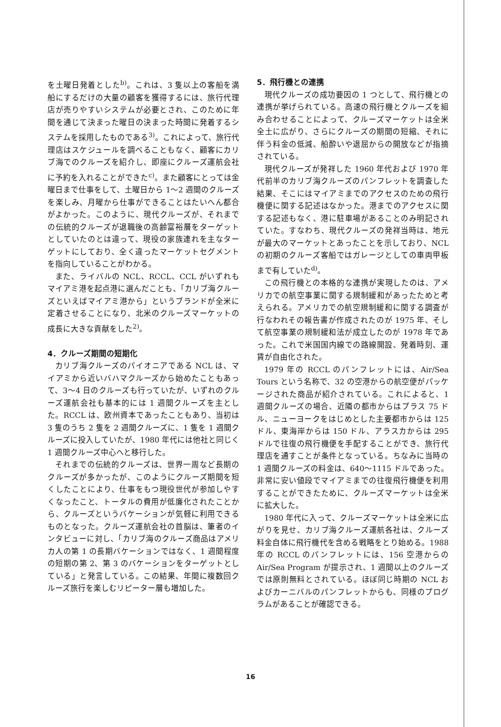を土曜日発着とした<sup>b)</sup>。これは、3 隻以上の客船を満船にするだけの大量の顧客を獲得するには、旅行代理店が売りやすいシステムが必要とされ、このために年間を通じて決まった曜日の決まった時間に発着するシステムを採用したものである<sup>3)</sup>。これによって、旅行代理店はスケジュールを調べることもなく、顧客にカリブ海でのクルーズを紹介し、即座にクルーズ運航会社に予約を入れることができた<sup>c)</sup>。また顧客にとっては金曜日まで仕事をして、土曜日から 1〜2 週間のクルーズを楽しみ、月曜から仕事ができることはたいへん都合がよかった。このように、現代クルーズが、それまでの伝統的クルーズが退職後の高齢富裕層をターゲットとしていたのとは違って、現役の家族連れを主なターゲットにしており、全く違ったマーケットセグメントを指向していることがわかる。
また、ライバルの NCL、RCCL、CCL がいずれもマイアミ港を起点港に選んだことも、「カリブ海クルーズといえばマイアミ港から」というブランドが全米に定着させることになり、北米のクルーズマーケットの成長に大きな貢献をした<sup>2)</sup>。
4．クルーズ期間の短期化
カリブ海クルーズのパイオニアである NCL は、マイアミから近いバハマクルーズから始めたこともあって、3〜4 日のクルーズも行っていたが、いずれのクルーズ運航会社も基本的には 1 週間クルーズを主とした。RCCL は、欧州資本であったこともあり、当初は 3 隻のうち 2 隻を 2 週間クルーズに、1 隻を 1 週間クルーズに投入していたが、1980 年代には他社と同じく 1 週間クルーズ中心へと移行した。
それまでの伝統的クルーズは、世界一周など長期のクルーズが多かったが、このようにクルーズ期間を短くしたことにより、仕事をもつ現役世代が参加しやすくなったこと、トータルの費用が低廉化されたことから、クルーズというバケーションが気軽に利用できるものとなった。クルーズ運航会社の首脳は、筆者のインタビューに対し、「カリブ海のクルーズ商品はアメリカ人の第 1 の長期バケーションではなく、1 週間程度の短期の第 2、第 3 のバケーションをターゲットとしている」と発言している。この結果、年間に複数回クルーズ旅行を楽しむリピーター層も増加した。
5．飛行機との連携
現代クルーズの成功要因の 1 つとして、飛行機との連携が挙げられている。高速の飛行機とクルーズを組み合わせることによって、クルーズマーケットは全米全土に広がり、さらにクルーズの期間の短縮、それに伴う料金の低減、船酔いや退屈からの開放などが指摘されている。
現代クルーズが発祥した 1960 年代および 1970 年代前半のカリブ海クルーズのパンフレットを調査した結果、そこにはマイアミまでのアクセスのための飛行機便に関する記述はなかった。港までのアクセスに関する記述もなく、港に駐車場があることのみ明記されていた。すなわち、現代クルーズの発祥当時は、地元が最大のマーケットとあったことを示しており、NCL の初期のクルーズ客船ではガレージとしての車両甲板まで有していた<sup>d)</sup>。
この飛行機との本格的な連携が実現したのは、アメリカでの航空事業に関する規制緩和があったためと考えられる。アメリカでの航空規制緩和に関する調査が行なわれその報告書が作成されたのが 1975 年、そして航空事業の規制緩和法が成立したのが 1978 年であった。これで米国国内線での路線開設、発着時刻、運賃が自由化された。
1979 年の RCCL のパンフレットには、Air/Sea Tours という名称で、32 の空港からの航空便がパッケージされた商品が紹介されている。これによると、1 週間クルーズの場合、近隣の都市からはプラス 75 ドル、ニューヨークをはじめとした主要都市からは 125 ドル、東海岸からは 150 ドル、アラスカからは 295 ドルで往復の飛行機便を手配することができ、旅行代理店を通すことが条件となっている。ちなみに当時の 1 週間クルーズの料金は、640〜1115 ドルであった。非常に安い値段でマイアミまでの往復飛行機便を利用することができたために、クルーズマーケットは全米に拡大した。
1980 年代に入って、クルーズマーケットは全米に広がりを見せ、カリブ海クルーズ運航各社は、クルーズ料金自体に飛行機代を含める戦略をとり始める。1988 年の RCCL のパンフレットには、156 空港からの Air/Sea Program が提示され、1 週間以上のクルーズでは原則無料とされている。ほぼ同じ時期の NCL およびカーニバルのパンフレットからも、同様のプログラムがあることが確認できる。
16